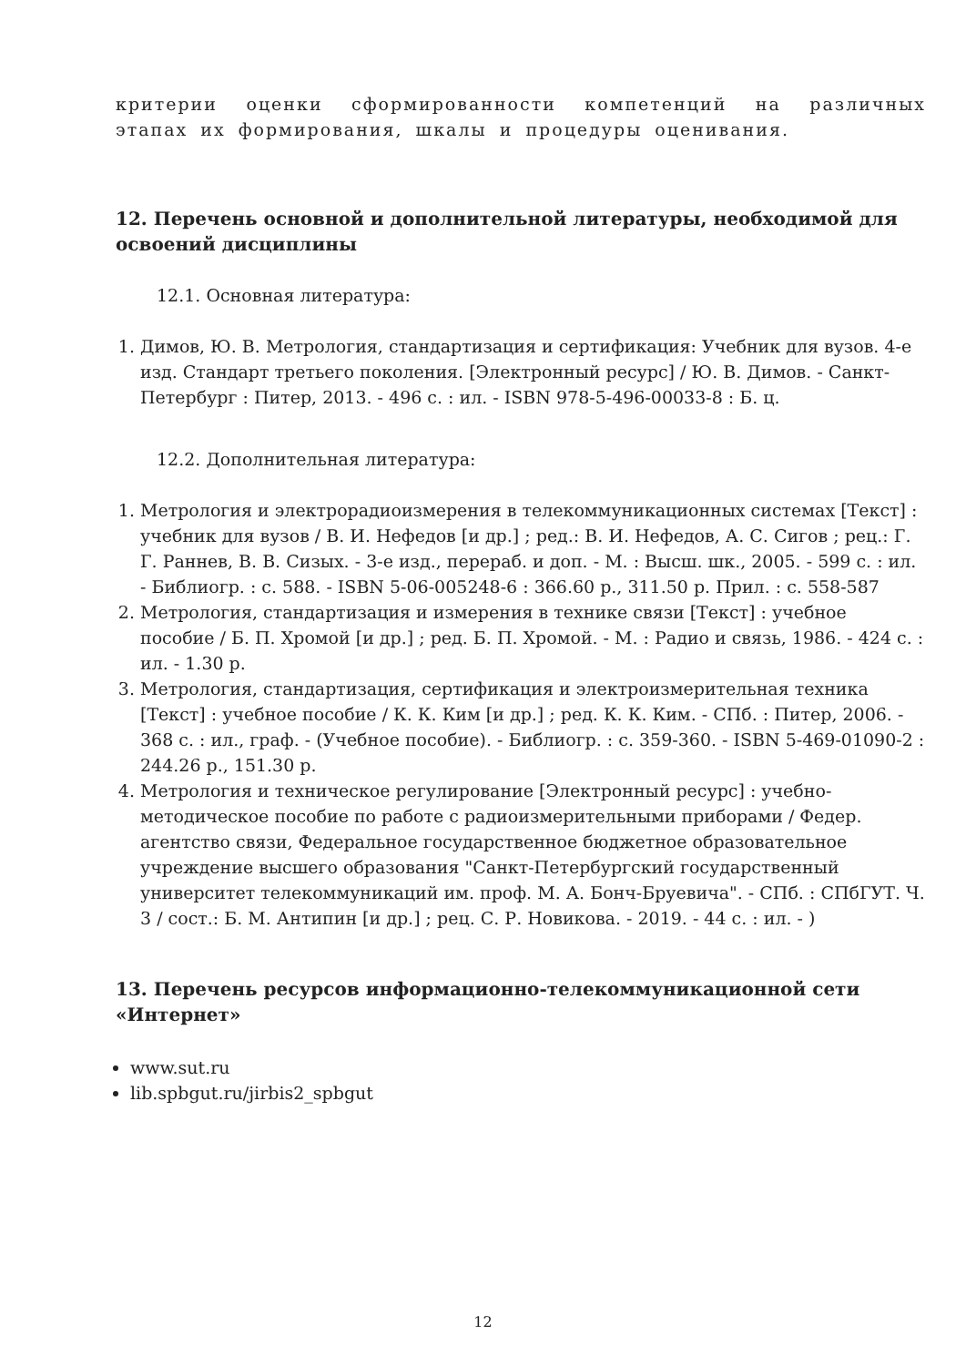критерии оценки сформированности компетенций на различных этапах их формирования, шкалы и процедуры оценивания.
12. Перечень основной и дополнительной литературы, необходимой для освоений дисциплины
12.1. Основная литература:
1. Димов, Ю. В. Метрология, стандартизация и сертификация: Учебник для вузов. 4-е изд. Стандарт третьего поколения. [Электронный ресурс] / Ю. В. Димов. - Санкт-Петербург : Питер, 2013. - 496 с. : ил. - ISBN 978-5-496-00033-8 : Б. ц.
12.2. Дополнительная литература:
1. Метрология и электрорадиоизмерения в телекоммуникационных системах [Текст] : учебник для вузов / В. И. Нефедов [и др.] ; ред.: В. И. Нефедов, А. С. Сигов ; рец.: Г. Г. Раннев, В. В. Сизых. - 3-е изд., перераб. и доп. - М. : Высш. шк., 2005. - 599 с. : ил. - Библиогр. : с. 588. - ISBN 5-06-005248-6 : 366.60 р., 311.50 р. Прил. : с. 558-587
2. Метрология, стандартизация и измерения в технике связи [Текст] : учебное пособие / Б. П. Хромой [и др.] ; ред. Б. П. Хромой. - М. : Радио и связь, 1986. - 424 с. : ил. - 1.30 р.
3. Метрология, стандартизация, сертификация и электроизмерительная техника [Текст] : учебное пособие / К. К. Ким [и др.] ; ред. К. К. Ким. - СПб. : Питер, 2006. - 368 с. : ил., граф. - (Учебное пособие). - Библиогр. : с. 359-360. - ISBN 5-469-01090-2 : 244.26 р., 151.30 р.
4. Метрология и техническое регулирование [Электронный ресурс] : учебно-методическое пособие по работе с радиоизмерительными приборами / Федер. агентство связи, Федеральное государственное бюджетное образовательное учреждение высшего образования "Санкт-Петербургский государственный университет телекоммуникаций им. проф. М. А. Бонч-Бруевича". - СПб. : СПбГУТ. Ч. 3 / сост.: Б. М. Антипин [и др.] ; рец. С. Р. Новикова. - 2019. - 44 с. : ил. - )
13. Перечень ресурсов информационно-телекоммуникационной сети «Интернет»
www.sut.ru
lib.spbgut.ru/jirbis2_spbgut
12